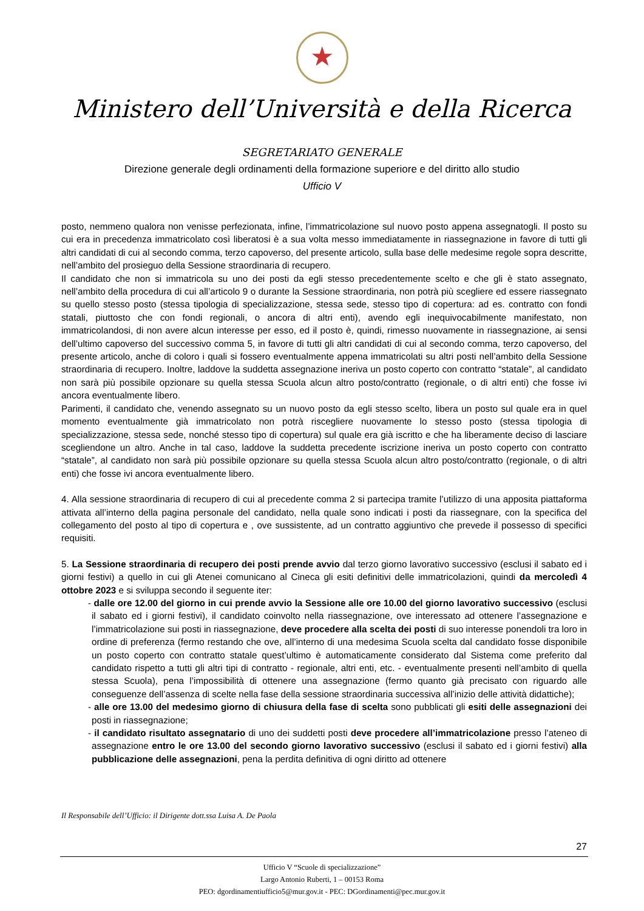Ministero dell’Università e della Ricerca
SEGRETARIATO GENERALE
Direzione generale degli ordinamenti della formazione superiore e del diritto allo studio
Ufficio V
posto, nemmeno qualora non venisse perfezionata, infine, l’immatricolazione sul nuovo posto appena assegnatogli. Il posto su cui era in precedenza immatricolato così liberatosi è a sua volta messo immediatamente in riassegnazione in favore di tutti gli altri candidati di cui al secondo comma, terzo capoverso, del presente articolo, sulla base delle medesime regole sopra descritte, nell’ambito del prosieguo della Sessione straordinaria di recupero.
Il candidato che non si immatricola su uno dei posti da egli stesso precedentemente scelto e che gli è stato assegnato, nell’ambito della procedura di cui all’articolo 9 o durante la Sessione straordinaria, non potrà più scegliere ed essere riassegnato su quello stesso posto (stessa tipologia di specializzazione, stessa sede, stesso tipo di copertura: ad es. contratto con fondi statali, piuttosto che con fondi regionali, o ancora di altri enti), avendo egli inequivocabilmente manifestato, non immatricolandosi, di non avere alcun interesse per esso, ed il posto è, quindi, rimesso nuovamente in riassegnazione, ai sensi dell’ultimo capoverso del successivo comma 5, in favore di tutti gli altri candidati di cui al secondo comma, terzo capoverso, del presente articolo, anche di coloro i quali si fossero eventualmente appena immatricolati su altri posti nell’ambito della Sessione straordinaria di recupero. Inoltre, laddove la suddetta assegnazione ineriva un posto coperto con contratto “statale”, al candidato non sarà più possibile opzionare su quella stessa Scuola alcun altro posto/contratto (regionale, o di altri enti) che fosse ivi ancora eventualmente libero.
Parimenti, il candidato che, venendo assegnato su un nuovo posto da egli stesso scelto, libera un posto sul quale era in quel momento eventualmente già immatricolato non potrà riscegliere nuovamente lo stesso posto (stessa tipologia di specializzazione, stessa sede, nonché stesso tipo di copertura) sul quale era già iscritto e che ha liberamente deciso di lasciare scegliendone un altro. Anche in tal caso, laddove la suddetta precedente iscrizione ineriva un posto coperto con contratto “statale”, al candidato non sarà più possibile opzionare su quella stessa Scuola alcun altro posto/contratto (regionale, o di altri enti) che fosse ivi ancora eventualmente libero.
4. Alla sessione straordinaria di recupero di cui al precedente comma 2 si partecipa tramite l’utilizzo di una apposita piattaforma attivata all’interno della pagina personale del candidato, nella quale sono indicati i posti da riassegnare, con la specifica del collegamento del posto al tipo di copertura e , ove sussistente, ad un contratto aggiuntivo che prevede il possesso di specifici requisiti.
5. La Sessione straordinaria di recupero dei posti prende avvio dal terzo giorno lavorativo successivo (esclusi il sabato ed i giorni festivi) a quello in cui gli Atenei comunicano al Cineca gli esiti definitivi delle immatricolazioni, quindi da mercoledì 4 ottobre 2023 e si sviluppa secondo il seguente iter:
- dalle ore 12.00 del giorno in cui prende avvio la Sessione alle ore 10.00 del giorno lavorativo successivo (esclusi il sabato ed i giorni festivi), il candidato coinvolto nella riassegnazione, ove interessato ad ottenere l’assegnazione e l’immatricolazione sui posti in riassegnazione, deve procedere alla scelta dei posti di suo interesse ponendoli tra loro in ordine di preferenza (fermo restando che ove, all’interno di una medesima Scuola scelta dal candidato fosse disponibile un posto coperto con contratto statale quest’ultimo è automaticamente considerato dal Sistema come preferito dal candidato rispetto a tutti gli altri tipi di contratto - regionale, altri enti, etc. - eventualmente presenti nell’ambito di quella stessa Scuola), pena l’impossibilità di ottenere una assegnazione (fermo quanto già precisato con riguardo alle conseguenze dell’assenza di scelte nella fase della sessione straordinaria successiva all’inizio delle attività didattiche);
- alle ore 13.00 del medesimo giorno di chiusura della fase di scelta sono pubblicati gli esiti delle assegnazioni dei posti in riassegnazione;
- il candidato risultato assegnatario di uno dei suddetti posti deve procedere all’immatricolazione presso l’ateneo di assegnazione entro le ore 13.00 del secondo giorno lavorativo successivo (esclusi il sabato ed i giorni festivi) alla pubblicazione delle assegnazioni, pena la perdita definitiva di ogni diritto ad ottenere
Il Responsabile dell’Ufficio: il Dirigente dott.ssa Luisa A. De Paola
27
Ufficio V “Scuole di specializzazione”
Largo Antonio Ruberti, 1 – 00153 Roma
PEO: dgordinamentiufficio5@mur.gov.it - PEC: DGordinamenti@pec.mur.gov.it